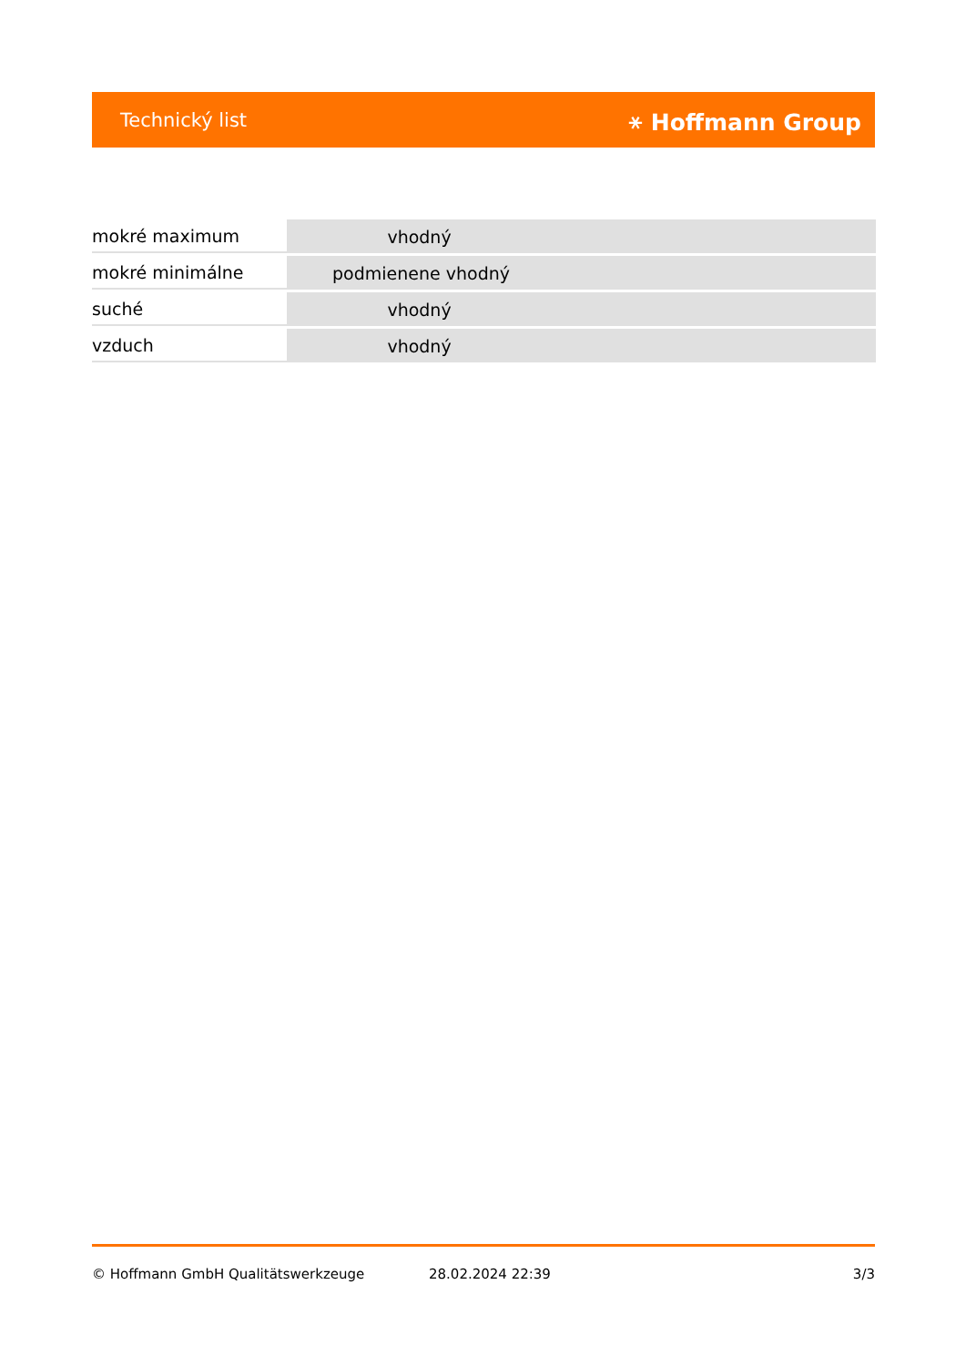Technický list ⚹ Hoffmann Group
| mokré maximum | vhodný |
| mokré minimálne | podmienene vhodný |
| suché | vhodný |
| vzduch | vhodný |
© Hoffmann GmbH Qualitätswerkzeuge 28.02.2024 22:39 3/3